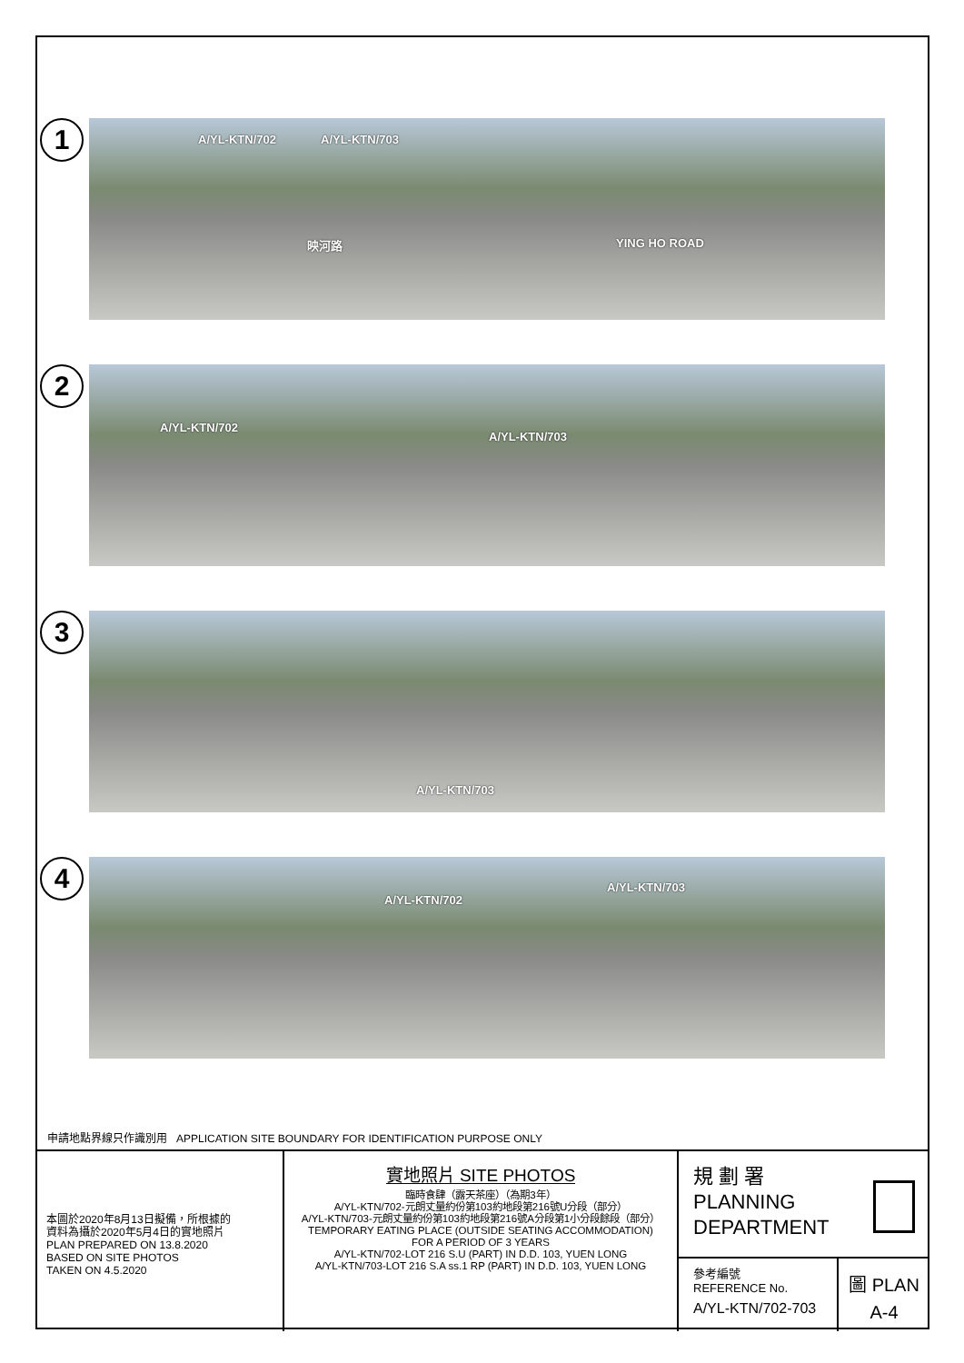1
A/YL-KTN/702 A/YL-KTN/703
映河路 YING HO ROAD
2
A/YL-KTN/702
A/YL-KTN/703
3
A/YL-KTN/703
4
A/YL-KTN/702
A/YL-KTN/703
申請地點界線只作識別用 APPLICATION SITE BOUNDARY FOR IDENTIFICATION PURPOSE ONLY
本圖於2020年8月13日擬備，所根據的
資料為攝於2020年5月4日的實地照片
PLAN PREPARED ON 13.8.2020
BASED ON SITE PHOTOS
TAKEN ON 4.5.2020
實地照片 SITE PHOTOS
臨時食肆（露天茶座）（為期3年）
A/YL-KTN/702-元朗丈量約份第103約地段第216號U分段（部分）
A/YL-KTN/703-元朗丈量約份第103約地段第216號A分段第1小分段餘段（部分）
TEMPORARY EATING PLACE (OUTSIDE SEATING ACCOMMODATION)
FOR A PERIOD OF 3 YEARS
A/YL-KTN/702-LOT 216 S.U (PART) IN D.D. 103, YUEN LONG
A/YL-KTN/703-LOT 216 S.A ss.1 RP (PART) IN D.D. 103, YUEN LONG
規 劃 署
PLANNING
DEPARTMENT
參考編號
REFERENCE No.
A/YL-KTN/702-703
圖 PLAN
A-4